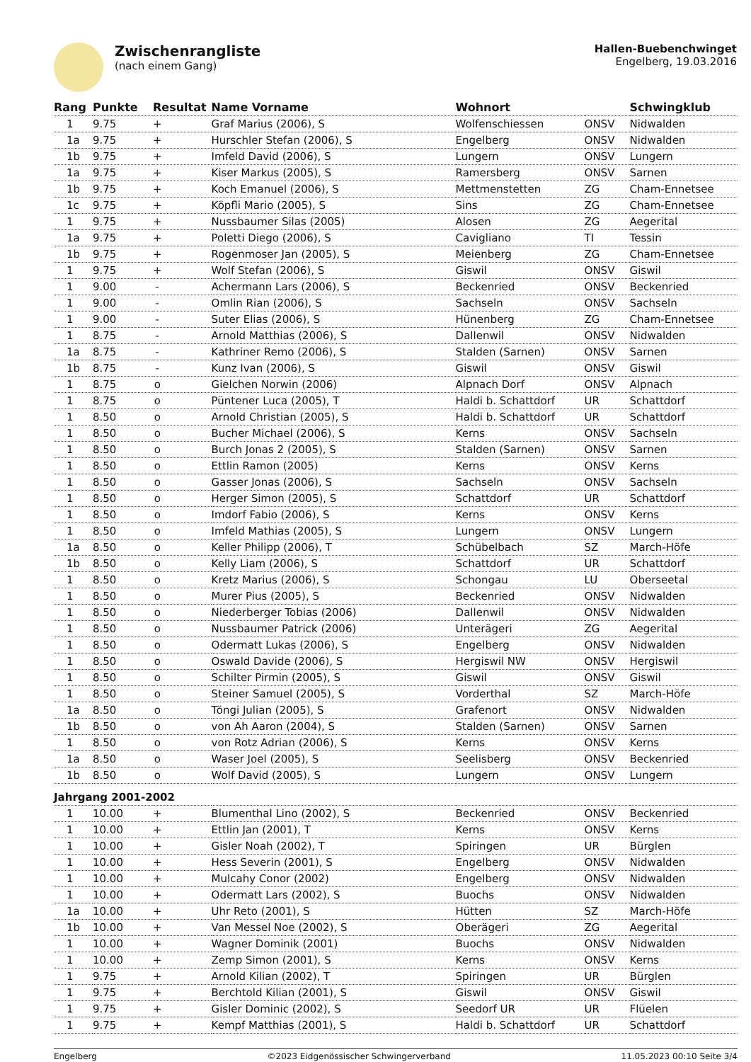Zwischenrangliste
(nach einem Gang)
Hallen-Buebenchwinget
Engelberg, 19.03.2016
| Rang | Punkte | Resultat | Name Vorname | Wohnort | | Schwingklub |
| --- | --- | --- | --- | --- | --- | --- |
| 1 | 9.75 | + | Graf Marius (2006), S | Wolfenschiessen | ONSV | Nidwalden |
| 1a | 9.75 | + | Hurschler Stefan (2006), S | Engelberg | ONSV | Nidwalden |
| 1b | 9.75 | + | Imfeld David (2006), S | Lungern | ONSV | Lungern |
| 1a | 9.75 | + | Kiser Markus (2005), S | Ramersberg | ONSV | Sarnen |
| 1b | 9.75 | + | Koch Emanuel (2006), S | Mettmenstetten | ZG | Cham-Ennetsee |
| 1c | 9.75 | + | Köpfli Mario (2005), S | Sins | ZG | Cham-Ennetsee |
| 1 | 9.75 | + | Nussbaumer Silas (2005) | Alosen | ZG | Aegerital |
| 1a | 9.75 | + | Poletti Diego (2006), S | Cavigliano | TI | Tessin |
| 1b | 9.75 | + | Rogenmoser Jan (2005), S | Meienberg | ZG | Cham-Ennetsee |
| 1 | 9.75 | + | Wolf Stefan (2006), S | Giswil | ONSV | Giswil |
| 1 | 9.00 | - | Achermann Lars (2006), S | Beckenried | ONSV | Beckenried |
| 1 | 9.00 | - | Omlin Rian (2006), S | Sachseln | ONSV | Sachseln |
| 1 | 9.00 | - | Suter Elias (2006), S | Hünenberg | ZG | Cham-Ennetsee |
| 1 | 8.75 | - | Arnold Matthias (2006), S | Dallenwil | ONSV | Nidwalden |
| 1a | 8.75 | - | Kathriner Remo (2006), S | Stalden (Sarnen) | ONSV | Sarnen |
| 1b | 8.75 | - | Kunz Ivan (2006), S | Giswil | ONSV | Giswil |
| 1 | 8.75 | o | Gielchen Norwin (2006) | Alpnach Dorf | ONSV | Alpnach |
| 1 | 8.75 | o | Püntener Luca (2005), T | Haldi b. Schattdorf | UR | Schattdorf |
| 1 | 8.50 | o | Arnold Christian (2005), S | Haldi b. Schattdorf | UR | Schattdorf |
| 1 | 8.50 | o | Bucher Michael (2006), S | Kerns | ONSV | Sachseln |
| 1 | 8.50 | o | Burch Jonas 2 (2005), S | Stalden (Sarnen) | ONSV | Sarnen |
| 1 | 8.50 | o | Ettlin Ramon (2005) | Kerns | ONSV | Kerns |
| 1 | 8.50 | o | Gasser Jonas (2006), S | Sachseln | ONSV | Sachseln |
| 1 | 8.50 | o | Herger Simon (2005), S | Schattdorf | UR | Schattdorf |
| 1 | 8.50 | o | Imdorf Fabio (2006), S | Kerns | ONSV | Kerns |
| 1 | 8.50 | o | Imfeld Mathias (2005), S | Lungern | ONSV | Lungern |
| 1a | 8.50 | o | Keller Philipp (2006), T | Schübelbach | SZ | March-Höfe |
| 1b | 8.50 | o | Kelly Liam (2006), S | Schattdorf | UR | Schattdorf |
| 1 | 8.50 | o | Kretz Marius (2006), S | Schongau | LU | Oberseetal |
| 1 | 8.50 | o | Murer Pius (2005), S | Beckenried | ONSV | Nidwalden |
| 1 | 8.50 | o | Niederberger Tobias (2006) | Dallenwil | ONSV | Nidwalden |
| 1 | 8.50 | o | Nussbaumer Patrick (2006) | Unterägeri | ZG | Aegerital |
| 1 | 8.50 | o | Odermatt Lukas (2006), S | Engelberg | ONSV | Nidwalden |
| 1 | 8.50 | o | Oswald Davide (2006), S | Hergiswil NW | ONSV | Hergiswil |
| 1 | 8.50 | o | Schilter Pirmin (2005), S | Giswil | ONSV | Giswil |
| 1 | 8.50 | o | Steiner Samuel (2005), S | Vorderthal | SZ | March-Höfe |
| 1a | 8.50 | o | Töngi Julian (2005), S | Grafenort | ONSV | Nidwalden |
| 1b | 8.50 | o | von Ah Aaron (2004), S | Stalden (Sarnen) | ONSV | Sarnen |
| 1 | 8.50 | o | von Rotz Adrian (2006), S | Kerns | ONSV | Kerns |
| 1a | 8.50 | o | Waser Joel (2005), S | Seelisberg | ONSV | Beckenried |
| 1b | 8.50 | o | Wolf David (2005), S | Lungern | ONSV | Lungern |
| Jahrgang 2001-2002 | | | | | | |
| 1 | 10.00 | + | Blumenthal Lino (2002), S | Beckenried | ONSV | Beckenried |
| 1 | 10.00 | + | Ettlin Jan (2001), T | Kerns | ONSV | Kerns |
| 1 | 10.00 | + | Gisler Noah (2002), T | Spiringen | UR | Bürglen |
| 1 | 10.00 | + | Hess Severin (2001), S | Engelberg | ONSV | Nidwalden |
| 1 | 10.00 | + | Mulcahy Conor (2002) | Engelberg | ONSV | Nidwalden |
| 1 | 10.00 | + | Odermatt Lars (2002), S | Buochs | ONSV | Nidwalden |
| 1a | 10.00 | + | Uhr Reto (2001), S | Hütten | SZ | March-Höfe |
| 1b | 10.00 | + | Van Messel Noe (2002), S | Oberägeri | ZG | Aegerital |
| 1 | 10.00 | + | Wagner Dominik (2001) | Buochs | ONSV | Nidwalden |
| 1 | 10.00 | + | Zemp Simon (2001), S | Kerns | ONSV | Kerns |
| 1 | 9.75 | + | Arnold Kilian (2002), T | Spiringen | UR | Bürglen |
| 1 | 9.75 | + | Berchtold Kilian (2001), S | Giswil | ONSV | Giswil |
| 1 | 9.75 | + | Gisler Dominic (2002), S | Seedorf UR | UR | Flüelen |
| 1 | 9.75 | + | Kempf Matthias (2001), S | Haldi b. Schattdorf | UR | Schattdorf |
Engelberg ©2023 Eidgenössischer Schwingerverband 11.05.2023 00:10 Seite 3/4